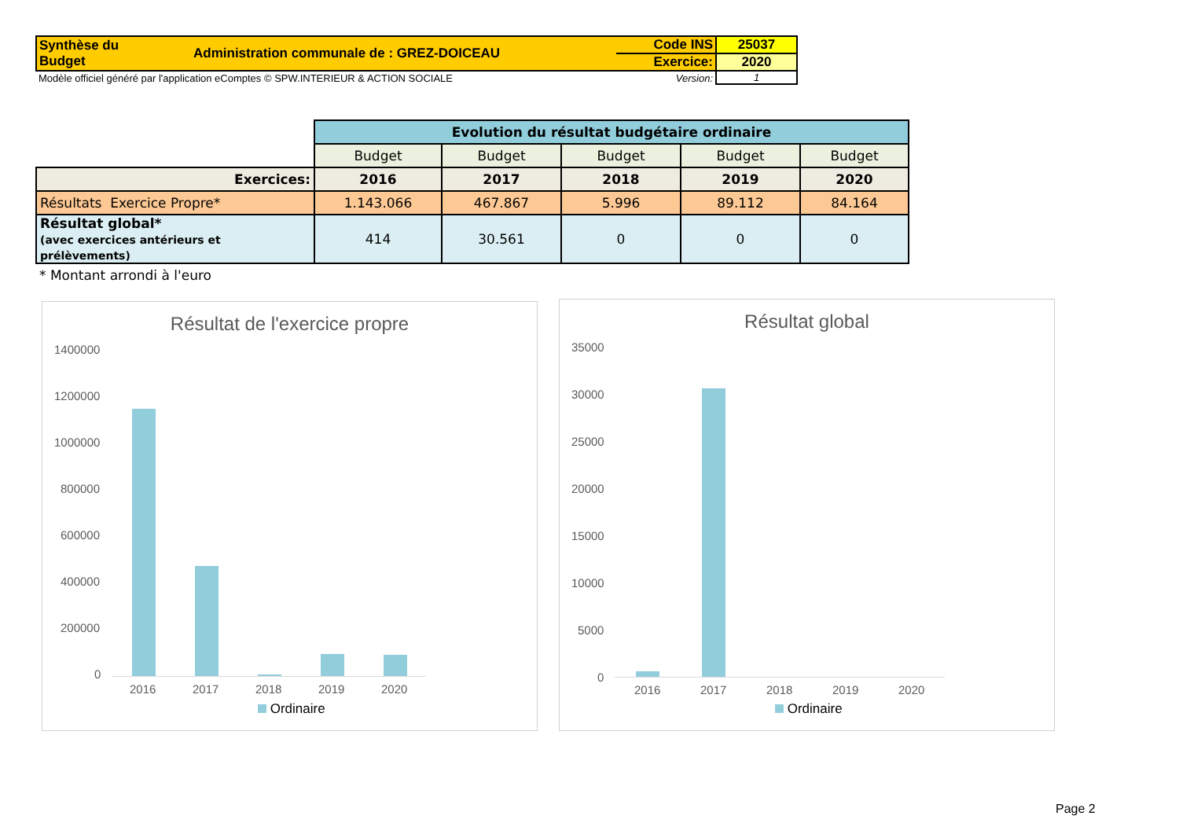| Synthèse du Budget | Administration communale de : GREZ-DOICEAU | Code INS | 25037 |
| | | Exercice: | 2020 |
| Modèle officiel généré par l'application eComptes © SPW.INTERIEUR & ACTION SOCIALE | | Version: | 1 |
| | Evolution du résultat budgétaire ordinaire | | | | |
| | Budget | Budget | Budget | Budget | Budget |
| Exercices: | 2016 | 2017 | 2018 | 2019 | 2020 |
| Résultats Exercice Propre* | 1.143.066 | 467.867 | 5.996 | 89.112 | 84.164 |
| Résultat global* (avec exercices antérieurs et prélèvements) | 414 | 30.561 | 0 | 0 | 0 |
| * Montant arrondi à l'euro | | | | | |
Résultat de l'exercice propre
1400000
1200000
1000000
800000
600000
400000
200000
0
2016 2017 2018 2019 2020
Ordinaire
Résultat global
35000
30000
25000
20000
15000
10000
5000
0
2016 2017 2018 2019 2020
Ordinaire
Page 2